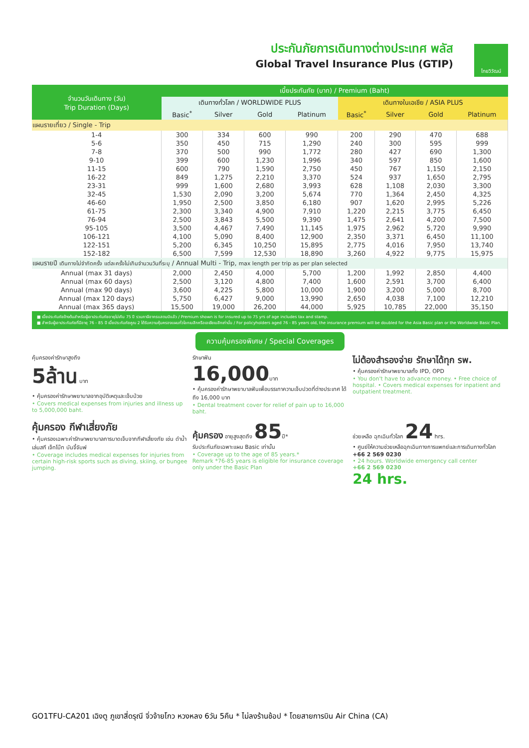ประกันภัยการเดินทางต่างประเทศ พลัส
Global Travel Insurance Plus (GTIP)
ไทยวิวัฒน์
| จำนวนวันเดินทาง (วัน) Trip Duration (Days) | เบี้ยประกันภัย (บาท) / Premium (Baht) | | | | | | | |
| --- | --- | --- | --- | --- | --- | --- | --- | --- |
| | เดินทางทั่วโลก / WORLDWIDE PLUS | | | | เดินทางในเอเชีย / ASIA PLUS | | | |
| | Basic<sup>*</sup> | Silver | Gold | Platinum | Basic<sup>*</sup> | Silver | Gold | Platinum |
| แผนรายเที่ยว / Single - Trip | | | | | | | | |
| 1-4 | 300 | 334 | 600 | 990 | 200 | 290 | 470 | 688 |
| 5-6 | 350 | 450 | 715 | 1,290 | 240 | 300 | 595 | 999 |
| 7-8 | 370 | 500 | 990 | 1,772 | 280 | 427 | 690 | 1,300 |
| 9-10 | 399 | 600 | 1,230 | 1,996 | 340 | 597 | 850 | 1,600 |
| 11-15 | 600 | 790 | 1,590 | 2,750 | 450 | 767 | 1,150 | 2,150 |
| 16-22 | 849 | 1,275 | 2,210 | 3,370 | 524 | 937 | 1,650 | 2,795 |
| 23-31 | 999 | 1,600 | 2,680 | 3,993 | 628 | 1,108 | 2,030 | 3,300 |
| 32-45 | 1,530 | 2,090 | 3,200 | 5,674 | 770 | 1,364 | 2,450 | 4,325 |
| 46-60 | 1,950 | 2,500 | 3,850 | 6,180 | 907 | 1,620 | 2,995 | 5,226 |
| 61-75 | 2,300 | 3,340 | 4,900 | 7,910 | 1,220 | 2,215 | 3,775 | 6,450 |
| 76-94 | 2,500 | 3,843 | 5,500 | 9,390 | 1,475 | 2,641 | 4,200 | 7,500 |
| 95-105 | 3,500 | 4,467 | 7,490 | 11,145 | 1,975 | 2,962 | 5,720 | 9,990 |
| 106-121 | 4,100 | 5,090 | 8,400 | 12,900 | 2,350 | 3,371 | 6,450 | 11,100 |
| 122-151 | 5,200 | 6,345 | 10,250 | 15,895 | 2,775 | 4,016 | 7,950 | 13,740 |
| 152-182 | 6,500 | 7,599 | 12,530 | 18,890 | 3,260 | 4,922 | 9,775 | 15,975 |
| แผนรายปี เดินทางไม่จำกัดครั้ง แต่ละครั้งไม่เกินจำนวนวันที่ระบุ / Annual Multi - Trip, max length per trip as per plan selected | | | | | | | | |
| Annual (max 31 days) | 2,000 | 2,450 | 4,000 | 5,700 | 1,200 | 1,992 | 2,850 | 4,400 |
| Annual (max 60 days) | 2,500 | 3,120 | 4,800 | 7,400 | 1,600 | 2,591 | 3,700 | 6,400 |
| Annual (max 90 days) | 3,600 | 4,225 | 5,800 | 10,000 | 1,900 | 3,200 | 5,000 | 8,700 |
| Annual (max 120 days) | 5,750 | 6,427 | 9,000 | 13,990 | 2,650 | 4,038 | 7,100 | 12,210 |
| Annual (max 365 days) | 15,500 | 19,000 | 26,200 | 44,000 | 5,925 | 10,785 | 22,000 | 35,150 |
■ เบี้ยประกันภัยข้างต้นสำหรับผู้เอาประกันภัยอายุไม่เกิน 75 ปี รวมภาษีอากรแสตมป์แล้ว / Premium shown is for insured up to 75 yrs of age includes tax and stamp.
■ สำหรับผู้เอาประกันภัยที่มีอายุ 76 - 85 ปี เบี้ยประกันภัยคูณ 2 ได้รับความคุ้มครองแผนทั่วโลกเบสิกหรือเอเชียเบสิกเท่านั้น / For policyholders aged 76 - 85 years old, the insurance premium will be doubled for the Asia Basic plan or the Worldwide Basic Plan.
ความคุ้มครองพิเศษ / Special Coverages
คุ้มครองค่ารักษาสูงถึง
5ล้าน บาท
• คุ้มครองค่ารักษาพยาบาลจากอุบัติเหตุและเจ็บป่วย
• Covers medical expenses from injuries and illness up to 5,000,000 baht.
รักษาฟัน
16,000บาท
• คุ้มครองค่ารักษาพยาบาลฟันเพื่อบรรเทาความเจ็บปวดที่ต่างประเทศ ได้ถึง 16,000 บาท
• Dental treatment cover for relief of pain up to 16,000 baht.
ไม่ต้องสำรองจ่าย รักษาได้ทุก รพ.
• คุ้มครองค่ารักษาพยาบาลทั้ง IPD, OPD
• You don't have to advance money. • Free choice of hospital. • Covers medical expenses for inpatient and outpatient treatment.
คุ้มครอง กีฬาเสี่ยงภัย
• คุ้มครองเฉพาะค่ารักษาพยาบาลการบาดเจ็บจากกีฬาเสี่ยงภัย เช่น ดำน้ำ เล่นสกี เจ็ทโบ๊ท บันจี้จัมพ์
• Coverage includes medical expenses for injuries from certain high-risk sports such as diving, skiing, or bungee jumping.
คุ้มครอง อายุสูงสุดถึง 85ปี*
รับประกันภัยเฉพาะแผน Basic เท่านั้น
• Coverage up to the age of 85 years.*
Remark *76-85 years is eligible for insurance coverage only under the Basic Plan
ช่วยเหลือ ฉุกเฉินทั่วโลก 24 hrs.
• ศูนย์ให้ความช่วยเหลือฉุกเฉินทางการแพทย์และการเดินทางทั่วโลก
+66 2 569 0230
• 24 hours. Worldwide emergency call center
+66 2 569 0230
24 hrs.
GO1TFU-CA201 เฉิงตู ภูเขาสี่ดรุณี จิ่วจ้ายโกว หวงหลง 6วัน 5คืน * ไม่ลงร้านช้อป * โดยสายการบิน Air China (CA)